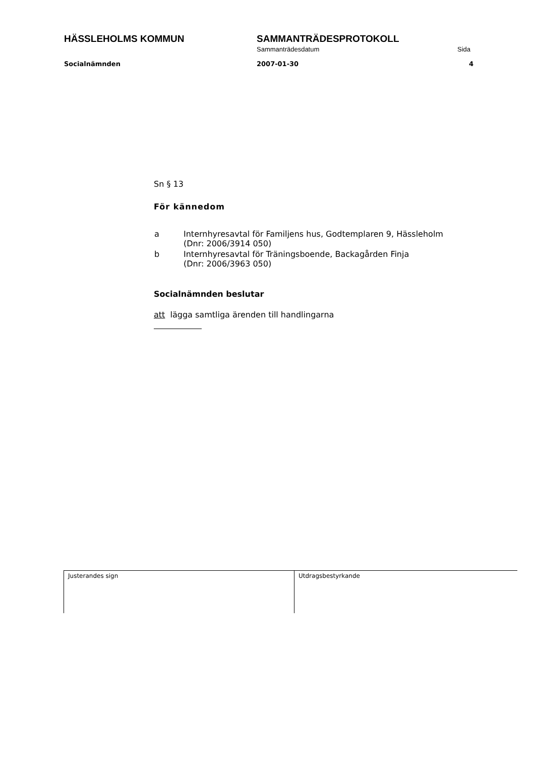HÄSSLEHOLMS KOMMUN SAMMANTRÄDESPROTOKOLL
Sammanträdesdatum Sida
Socialnämnden 2007-01-30 4
Sn § 13
För kännedom
| a | Internhyresavtal för Familjens hus, Godtemplaren 9, Hässleholm (Dnr: 2006/3914 050) |
| b | Internhyresavtal för Träningsboende, Backagården Finja (Dnr: 2006/3963 050) |
Socialnämnden beslutar
att lägga samtliga ärenden till handlingarna
Justerandes sign Utdragsbestyrkande